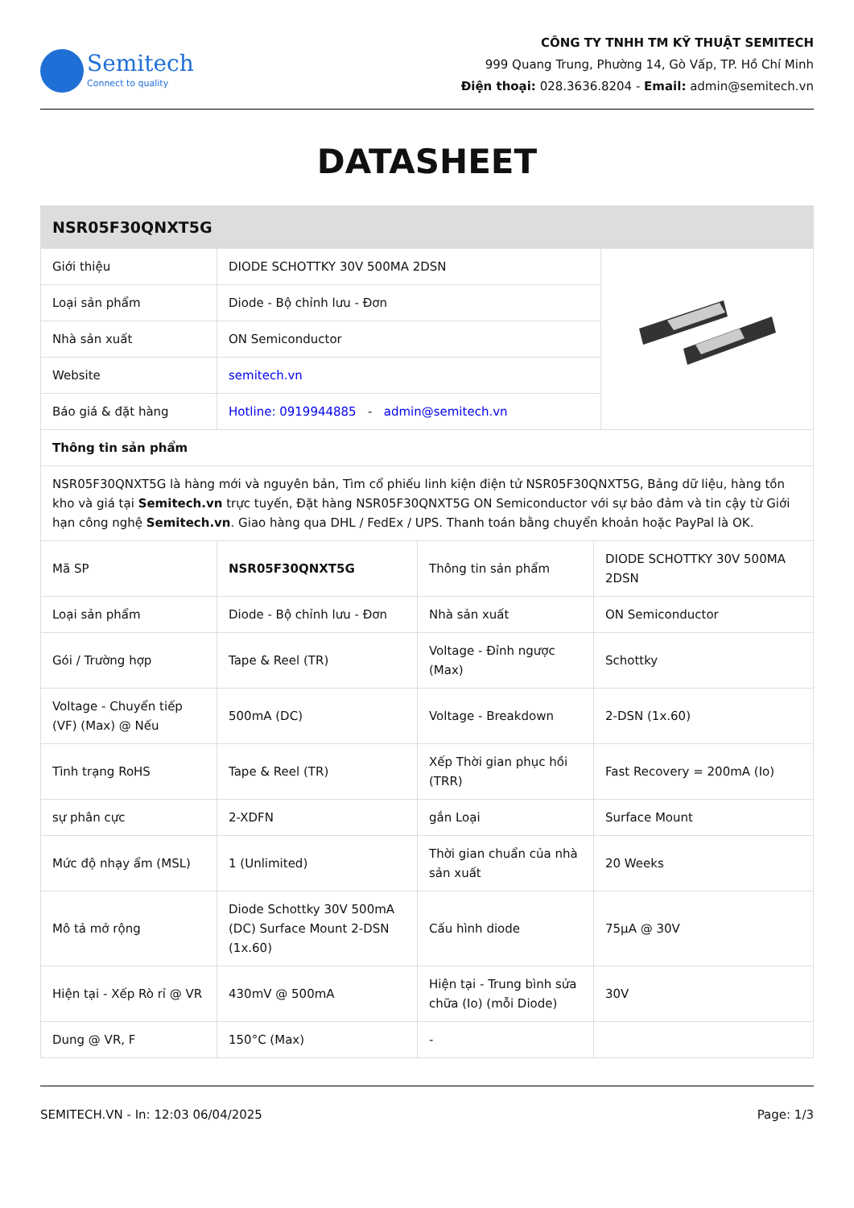Semitech
Connect to quality
CÔNG TY TNHH TM KỸ THUẬT SEMITECH
999 Quang Trung, Phường 14, Gò Vấp, TP. Hồ Chí Minh
Điện thoại: 028.3636.8204 - Email: admin@semitech.vn
DATASHEET
| NSR05F30QNXT5G | | |
| --- | --- | --- |
| Giới thiệu | DIODE SCHOTTKY 30V 500MA 2DSN | |
| Loại sản phẩm | Diode - Bộ chỉnh lưu - Đơn | |
| Nhà sản xuất | ON Semiconductor | |
| Website | semitech.vn | |
| Báo giá & đặt hàng | Hotline: 0919944885 - admin@semitech.vn | |
| Thông tin sản phẩm | | |
| NSR05F30QNXT5G là hàng mới và nguyên bản, Tìm cổ phiếu linh kiện điện tử NSR05F30QNXT5G, Bảng dữ liệu, hàng tồn kho và giá tại Semitech.vn trực tuyến, Đặt hàng NSR05F30QNXT5G ON Semiconductor với sự bảo đảm và tin cậy từ Giới hạn công nghệ Semitech.vn . Giao hàng qua DHL / FedEx / UPS. Thanh toán bằng chuyển khoản hoặc PayPal là OK. | | |
| Mã SP | NSR05F30QNXT5G | Thông tin sản phẩm | DIODE SCHOTTKY 30V 500MA 2DSN |
| Loại sản phẩm | Diode - Bộ chỉnh lưu - Đơn | Nhà sản xuất | ON Semiconductor |
| Gói / Trường hợp | Tape & Reel (TR) | Voltage - Đỉnh ngược (Max) | Schottky |
| Voltage - Chuyển tiếp (VF) (Max) @ Nếu | 500mA (DC) | Voltage - Breakdown | 2-DSN (1x.60) |
| Tình trạng RoHS | Tape & Reel (TR) | Xếp Thời gian phục hồi (TRR) | Fast Recovery = 200mA (Io) |
| sự phân cực | 2-XDFN | gắn Loại | Surface Mount |
| Mức độ nhạy ẩm (MSL) | 1 (Unlimited) | Thời gian chuẩn của nhà sản xuất | 20 Weeks |
| Mô tả mở rộng | Diode Schottky 30V 500mA (DC) Surface Mount 2-DSN (1x.60) | Cấu hình diode | 75µA @ 30V |
| Hiện tại - Xếp Rò rỉ @ VR | 430mV @ 500mA | Hiện tại - Trung bình sửa chữa (Io) (mỗi Diode) | 30V |
| Dung @ VR, F | 150°C (Max) | - | |
SEMITECH.VN - In: 12:03 06/04/2025 Page: 1/3